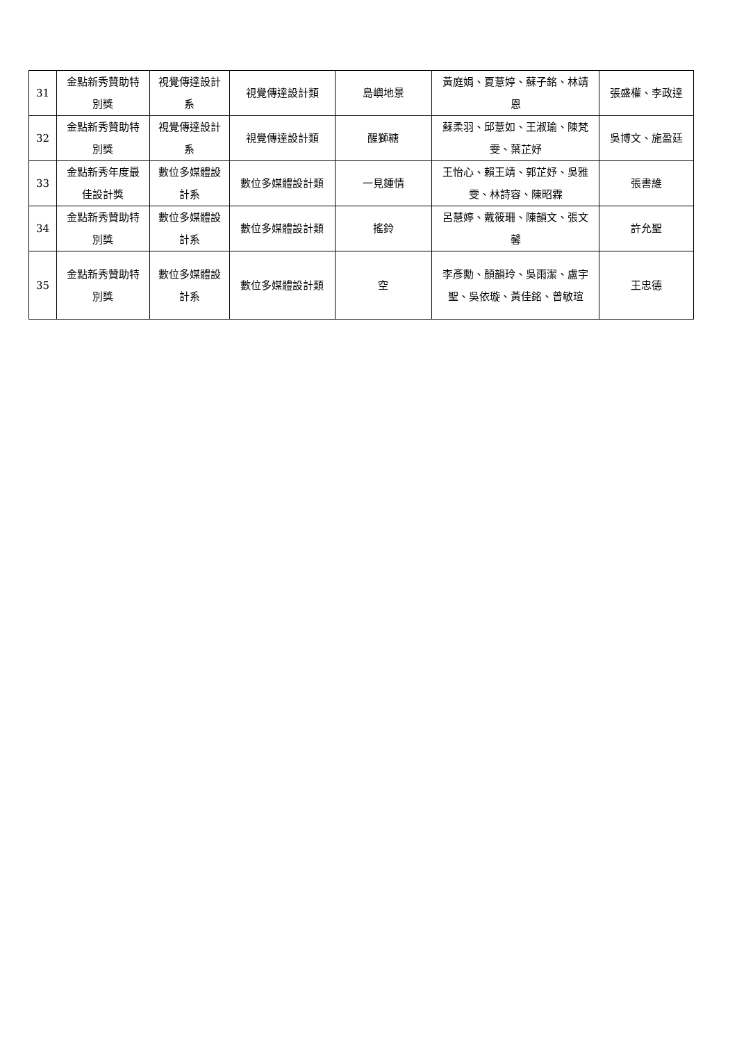| 31 | 金點新秀贊助特別獎 | 視覺傳達設計系 | 視覺傳達設計類 | 島嶼地景 | 黃庭娟、夏薏婷、蘇子銘、林靖恩 | 張盛權、李政達 |
| 32 | 金點新秀贊助特別獎 | 視覺傳達設計系 | 視覺傳達設計類 | 醒獅糖 | 蘇柔羽、邱薏如、王淑瑜、陳梵雯、葉芷妤 | 吳博文、施盈廷 |
| 33 | 金點新秀年度最佳設計獎 | 數位多媒體設計系 | 數位多媒體設計類 | 一見鍾情 | 王怡心、賴王靖、郭芷妤、吳雅雯、林詩容、陳昭霖 | 張書維 |
| 34 | 金點新秀贊助特別獎 | 數位多媒體設計系 | 數位多媒體設計類 | 搖鈴 | 呂慧婷、戴筱珊、陳韻文、張文馨 | 許允聖 |
| 35 | 金點新秀贊助特別獎 | 數位多媒體設計系 | 數位多媒體設計類 | 空 | 李彥勳、顏韻玲、吳雨潔、盧宇聖、吳依璇、黃佳銘、曾敏瑄 | 王忠德 |